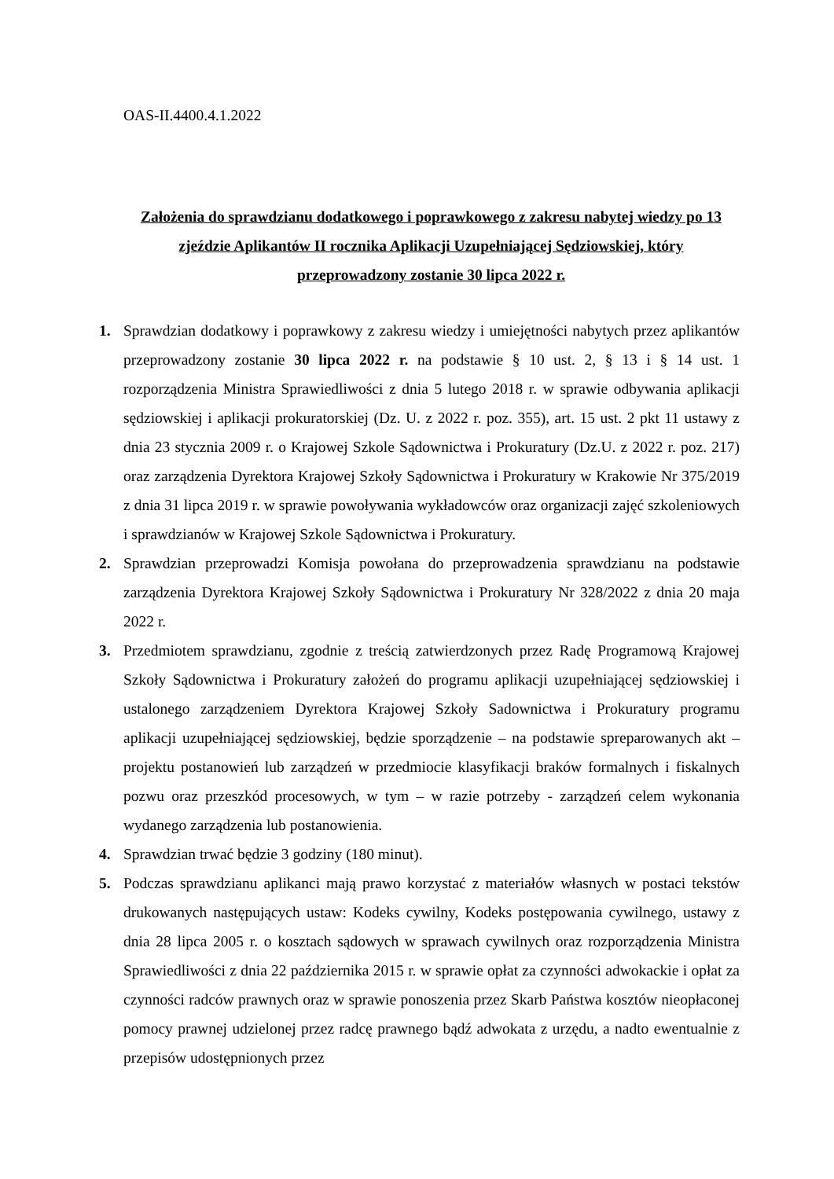OAS-II.4400.4.1.2022
Założenia do sprawdzianu dodatkowego i poprawkowego z zakresu nabytej wiedzy po 13 zjeździe Aplikantów II rocznika Aplikacji Uzupełniającej Sędziowskiej, który przeprowadzony zostanie 30 lipca 2022 r.
1. Sprawdzian dodatkowy i poprawkowy z zakresu wiedzy i umiejętności nabytych przez aplikantów przeprowadzony zostanie 30 lipca 2022 r. na podstawie § 10 ust. 2, § 13 i § 14 ust. 1 rozporządzenia Ministra Sprawiedliwości z dnia 5 lutego 2018 r. w sprawie odbywania aplikacji sędziowskiej i aplikacji prokuratorskiej (Dz. U. z 2022 r. poz. 355), art. 15 ust. 2 pkt 11 ustawy z dnia 23 stycznia 2009 r. o Krajowej Szkole Sądownictwa i Prokuratury (Dz.U. z 2022 r. poz. 217) oraz zarządzenia Dyrektora Krajowej Szkoły Sądownictwa i Prokuratury w Krakowie Nr 375/2019 z dnia 31 lipca 2019 r. w sprawie powoływania wykładowców oraz organizacji zajęć szkoleniowych i sprawdzianów w Krajowej Szkole Sądownictwa i Prokuratury.
2. Sprawdzian przeprowadzi Komisja powołana do przeprowadzenia sprawdzianu na podstawie zarządzenia Dyrektora Krajowej Szkoły Sądownictwa i Prokuratury Nr 328/2022 z dnia 20 maja 2022 r.
3. Przedmiotem sprawdzianu, zgodnie z treścią zatwierdzonych przez Radę Programową Krajowej Szkoły Sądownictwa i Prokuratury założeń do programu aplikacji uzupełniającej sędziowskiej i ustalonego zarządzeniem Dyrektora Krajowej Szkoły Sadownictwa i Prokuratury programu aplikacji uzupełniającej sędziowskiej, będzie sporządzenie – na podstawie spreparowanych akt – projektu postanowień lub zarządzeń w przedmiocie klasyfikacji braków formalnych i fiskalnych pozwu oraz przeszkód procesowych, w tym – w razie potrzeby - zarządzeń celem wykonania wydanego zarządzenia lub postanowienia.
4. Sprawdzian trwać będzie 3 godziny (180 minut).
5. Podczas sprawdzianu aplikanci mają prawo korzystać z materiałów własnych w postaci tekstów drukowanych następujących ustaw: Kodeks cywilny, Kodeks postępowania cywilnego, ustawy z dnia 28 lipca 2005 r. o kosztach sądowych w sprawach cywilnych oraz rozporządzenia Ministra Sprawiedliwości z dnia 22 października 2015 r. w sprawie opłat za czynności adwokackie i opłat za czynności radców prawnych oraz w sprawie ponoszenia przez Skarb Państwa kosztów nieopłaconej pomocy prawnej udzielonej przez radcę prawnego bądź adwokata z urzędu, a nadto ewentualnie z przepisów udostępnionych przez